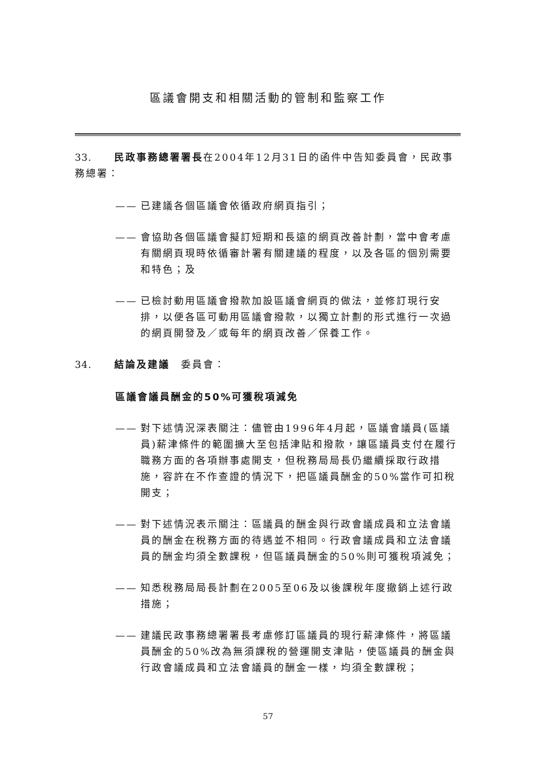區議會開支和相關活動的管制和監察工作
33. 民政事務總署署長在2004年12月31日的函件中告知委員會，民政事務總署：
—— 已建議各個區議會依循政府網頁指引；
—— 會協助各個區議會擬訂短期和長遠的網頁改善計劃，當中會考慮有關網頁現時依循審計署有關建議的程度，以及各區的個別需要和特色；及
—— 已檢討動用區議會撥款加設區議會網頁的做法，並修訂現行安排，以便各區可動用區議會撥款，以獨立計劃的形式進行一次過的網頁開發及／或每年的網頁改善／保養工作。
34. 結論及建議　委員會：
區議會議員酬金的50%可獲稅項減免
—— 對下述情況深表關注：儘管由1996年4月起，區議會議員(區議員)薪津條件的範圍擴大至包括津貼和撥款，讓區議員支付在履行職務方面的各項辦事處開支，但稅務局局長仍繼續採取行政措施，容許在不作查證的情況下，把區議員酬金的50%當作可扣稅開支；
—— 對下述情況表示關注：區議員的酬金與行政會議成員和立法會議員的酬金在稅務方面的待遇並不相同。行政會議成員和立法會議員的酬金均須全數課稅，但區議員酬金的50%則可獲稅項減免；
—— 知悉稅務局局長計劃在2005至06及以後課稅年度撤銷上述行政措施；
—— 建議民政事務總署署長考慮修訂區議員的現行薪津條件，將區議員酬金的50%改為無須課稅的營運開支津貼，使區議員的酬金與行政會議成員和立法會議員的酬金一樣，均須全數課稅；
57